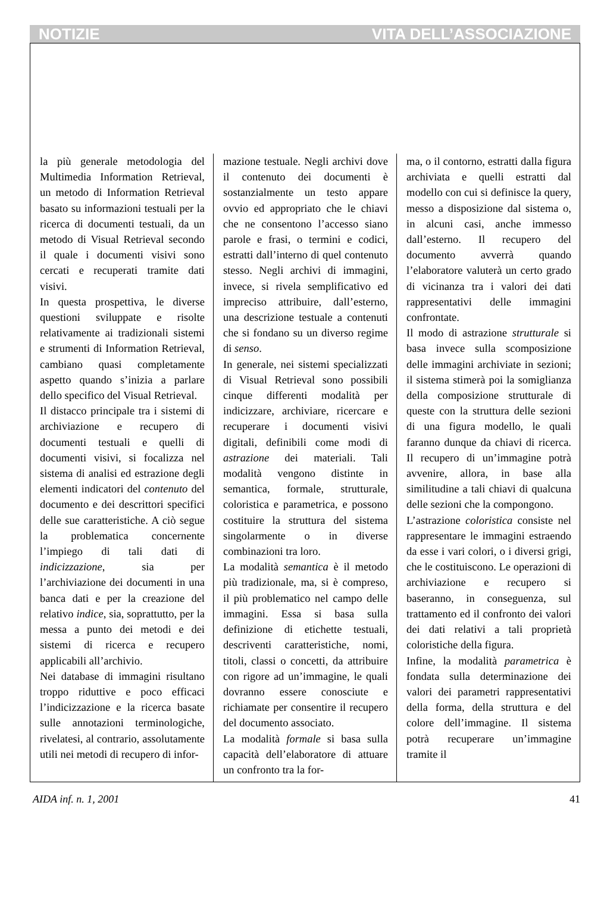NOTIZIE VITA DELL’ASSOCIAZIONE
la più generale metodologia del Multimedia Information Retrieval, un metodo di Information Retrieval basato su informazioni testuali per la ricerca di documenti testuali, da un metodo di Visual Retrieval secondo il quale i documenti visivi sono cercati e recuperati tramite dati visivi.
In questa prospettiva, le diverse questioni sviluppate e risolte relativamente ai tradizionali sistemi e strumenti di Information Retrieval, cambiano quasi completamente aspetto quando s’inizia a parlare dello specifico del Visual Retrieval.
Il distacco principale tra i sistemi di archiviazione e recupero di documenti testuali e quelli di documenti visivi, si focalizza nel sistema di analisi ed estrazione degli elementi indicatori del contenuto del documento e dei descrittori specifici delle sue caratteristiche. A ciò segue la problematica concernente l’impiego di tali dati di indicizzazione, sia per l’archiviazione dei documenti in una banca dati e per la creazione del relativo indice, sia, soprattutto, per la messa a punto dei metodi e dei sistemi di ricerca e recupero applicabili all’archivio.
Nei database di immagini risultano troppo riduttive e poco efficaci l’indicizzazione e la ricerca basate sulle annotazioni terminologiche, rivelatesi, al contrario, assolutamente utili nei metodi di recupero di infor-
mazione testuale. Negli archivi dove il contenuto dei documenti è sostanzialmente un testo appare ovvio ed appropriato che le chiavi che ne consentono l’accesso siano parole e frasi, o termini e codici, estratti dall’interno di quel contenuto stesso. Negli archivi di immagini, invece, si rivela semplificativo ed impreciso attribuire, dall’esterno, una descrizione testuale a contenuti che si fondano su un diverso regime di senso.
In generale, nei sistemi specializzati di Visual Retrieval sono possibili cinque differenti modalità per indicizzare, archiviare, ricercare e recuperare i documenti visivi digitali, definibili come modi di astrazione dei materiali. Tali modalità vengono distinte in semantica, formale, strutturale, coloristica e parametrica, e possono costituire la struttura del sistema singolarmente o in diverse combinazioni tra loro.
La modalità semantica è il metodo più tradizionale, ma, si è compreso, il più problematico nel campo delle immagini. Essa si basa sulla definizione di etichette testuali, descriventi caratteristiche, nomi, titoli, classi o concetti, da attribuire con rigore ad un’immagine, le quali dovranno essere conosciute e richiamate per consentire il recupero del documento associato.
La modalità formale si basa sulla capacità dell’elaboratore di attuare un confronto tra la for-
ma, o il contorno, estratti dalla figura archiviata e quelli estratti dal modello con cui si definisce la query, messo a disposizione dal sistema o, in alcuni casi, anche immesso dall’esterno. Il recupero del documento avverrà quando l’elaboratore valuterà un certo grado di vicinanza tra i valori dei dati rappresentativi delle immagini confrontate.
Il modo di astrazione strutturale si basa invece sulla scomposizione delle immagini archiviate in sezioni; il sistema stimerà poi la somiglianza della composizione strutturale di queste con la struttura delle sezioni di una figura modello, le quali faranno dunque da chiavi di ricerca. Il recupero di un’immagine potrà avvenire, allora, in base alla similitudine a tali chiavi di qualcuna delle sezioni che la compongono.
L’astrazione coloristica consiste nel rappresentare le immagini estraendo da esse i vari colori, o i diversi grigi, che le costituiscono. Le operazioni di archiviazione e recupero si baseranno, in conseguenza, sul trattamento ed il confronto dei valori dei dati relativi a tali proprietà coloristiche della figura.
Infine, la modalità parametrica è fondata sulla determinazione dei valori dei parametri rappresentativi della forma, della struttura e del colore dell’immagine. Il sistema potrà recuperare un’immagine tramite il
AIDA inf. n. 1, 2001 41